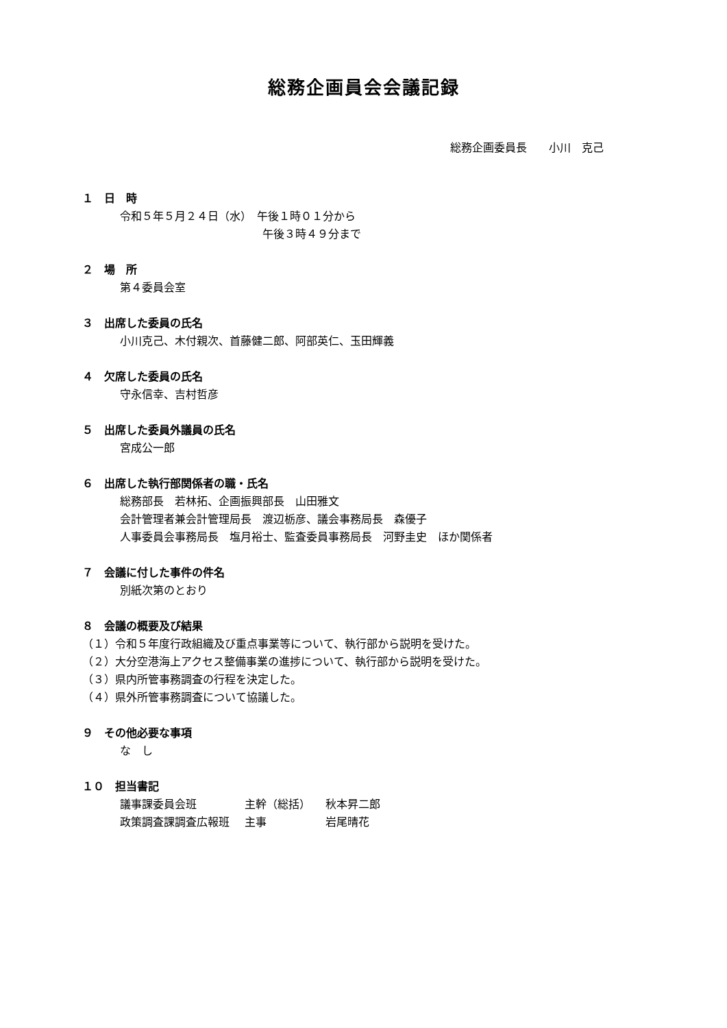総務企画員会会議記録
総務企画委員長　　小川　克己
１　日　時
令和５年５月２４日（水）　午後１時０１分から
　　　　　　　　　　　　　午後３時４９分まで
２　場　所
第４委員会室
３　出席した委員の氏名
小川克己、木付親次、首藤健二郎、阿部英仁、玉田輝義
４　欠席した委員の氏名
守永信幸、吉村哲彦
５　出席した委員外議員の氏名
宮成公一郎
６　出席した執行部関係者の職・氏名
総務部長　若林拓、企画振興部長　山田雅文
会計管理者兼会計管理局長　渡辺栃彦、議会事務局長　森優子
人事委員会事務局長　塩月裕士、監査委員事務局長　河野圭史　ほか関係者
７　会議に付した事件の件名
別紙次第のとおり
８　会議の概要及び結果
（１）令和５年度行政組織及び重点事業等について、執行部から説明を受けた。
（２）大分空港海上アクセス整備事業の進捗について、執行部から説明を受けた。
（３）県内所管事務調査の行程を決定した。
（４）県外所管事務調査について協議した。
９　その他必要な事項
な　し
１０　担当書記
| 議事課委員会班 | 主幹（総括） | 秋本昇二郎 |
| 政策調査課調査広報班 | 主事 | 岩尾晴花 |